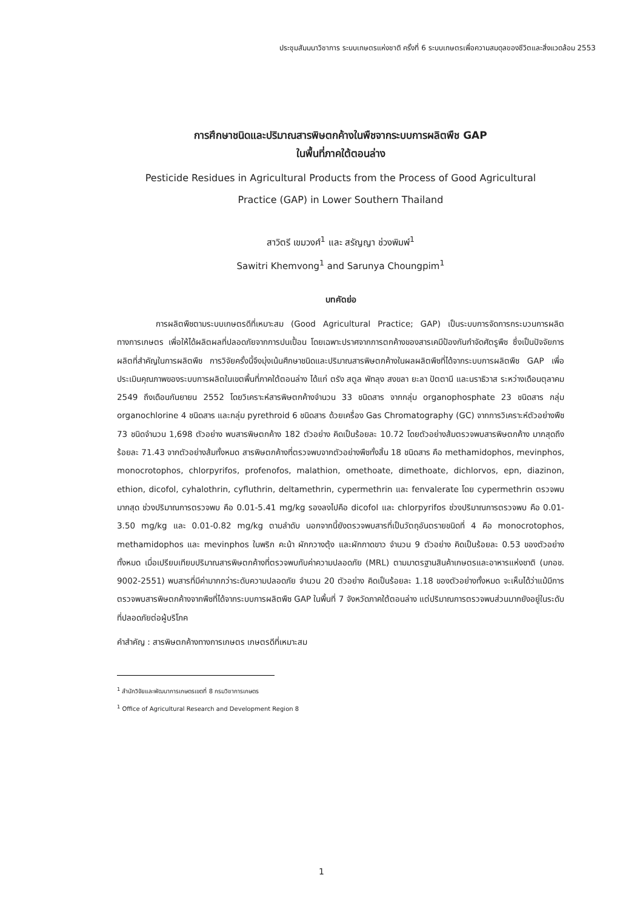ประชุมสัมมนาวิชาการ ระบบเกษตรแห่งชาติ ครั้งที่ 6 ระบบเกษตรเพื่อความสมดุลของชีวิตและสิ่งแวดล้อม 2553
การศึกษาชนิดและปริมาณสารพิษตกค้างในพืชจากระบบการผลิตพืช GAP
ในพื้นที่ภาคใต้ตอนล่าง
Pesticide Residues in Agricultural Products from the Process of Good Agricultural
Practice (GAP) in Lower Southern Thailand
สาวิตรี เขมวงศ์<sup>1</sup> และ สรัญญา ช่วงพิมพ์<sup>1</sup>
Sawitri Khemvong<sup>1</sup> and Sarunya Choungpim<sup>1</sup>
บทคัดย่อ
การผลิตพืชตามระบบเกษตรดีที่เหมาะสม (Good Agricultural Practice; GAP) เป็นระบบการจัดการกระบวนการผลิตทางการเกษตร เพื่อให้ได้ผลิตผลที่ปลอดภัยจากการปนเปื้อน โดยเฉพาะปราศจากการตกค้างของสารเคมีป้องกันกำจัดศัตรูพืช ซึ่งเป็นปัจจัยการผลิตที่สำคัญในการผลิตพืช การวิจัยครั้งนี้จึงมุ่งเน้นศึกษาชนิดและปริมาณสารพิษตกค้างในผลผลิตพืชที่ได้จากระบบการผลิตพืช GAP เพื่อประเมินคุณภาพของระบบการผลิตในเขตพื้นที่ภาคใต้ตอนล่าง ได้แก่ ตรัง สตูล พัทลุง สงขลา ยะลา ปัตตานี และนราธิวาส ระหว่างเดือนตุลาคม 2549 ถึงเดือนกันยายน 2552 โดยวิเคราะห์สารพิษตกค้างจำนวน 33 ชนิดสาร จากกลุ่ม organophosphate 23 ชนิดสาร กลุ่ม organochlorine 4 ชนิดสาร และกลุ่ม pyrethroid 6 ชนิดสาร ด้วยเครื่อง Gas Chromatography (GC) จากการวิเคราะห์ตัวอย่างพืช 73 ชนิดจำนวน 1,698 ตัวอย่าง พบสารพิษตกค้าง 182 ตัวอย่าง คิดเป็นร้อยละ 10.72 โดยตัวอย่างส้มตรวจพบสารพิษตกค้าง มากสุดถึงร้อยละ 71.43 จากตัวอย่างส้มทั้งหมด สารพิษตกค้างที่ตรวจพบจากตัวอย่างพืชทั้งสิ้น 18 ชนิดสาร คือ methamidophos, mevinphos, monocrotophos, chlorpyrifos, profenofos, malathion, omethoate, dimethoate, dichlorvos, epn, diazinon, ethion, dicofol, cyhalothrin, cyfluthrin, deltamethrin, cypermethrin และ fenvalerate โดย cypermethrin ตรวจพบมากสุด ช่วงปริมาณการตรวจพบ คือ 0.01-5.41 mg/kg รองลงไปคือ dicofol และ chlorpyrifos ช่วงปริมาณการตรวจพบ คือ 0.01-3.50 mg/kg และ 0.01-0.82 mg/kg ตามลำดับ นอกจากนี้ยังตรวจพบสารที่เป็นวัตถุอันตรายชนิดที่ 4 คือ monocrotophos, methamidophos และ mevinphos ในพริก คะน้า ผักกวางตุ้ง และผักกาดขาว จำนวน 9 ตัวอย่าง คิดเป็นร้อยละ 0.53 ของตัวอย่างทั้งหมด เมื่อเปรียบเทียบปริมาณสารพิษตกค้างที่ตรวจพบกับค่าความปลอดภัย (MRL) ตามมาตรฐานสินค้าเกษตรและอาหารแห่งชาติ (มกอช. 9002-2551) พบสารที่มีค่ามากกว่าระดับความปลอดภัย จำนวน 20 ตัวอย่าง คิดเป็นร้อยละ 1.18 ของตัวอย่างทั้งหมด จะเห็นได้ว่าแม้มีการตรวจพบสารพิษตกค้างจากพืชที่ได้จากระบบการผลิตพืช GAP ในพื้นที่ 7 จังหวัดภาคใต้ตอนล่าง แต่ปริมาณการตรวจพบส่วนมากยังอยู่ในระดับที่ปลอดภัยต่อผู้บริโภค
คำสำคัญ : สารพิษตกค้างทางการเกษตร เกษตรดีที่เหมาะสม
<sup>1</sup> สำนักวิจัยและพัฒนาการเกษตรเขตที่ 8 กรมวิชาการเกษตร
<sup>1</sup> Office of Agricultural Research and Development Region 8
1